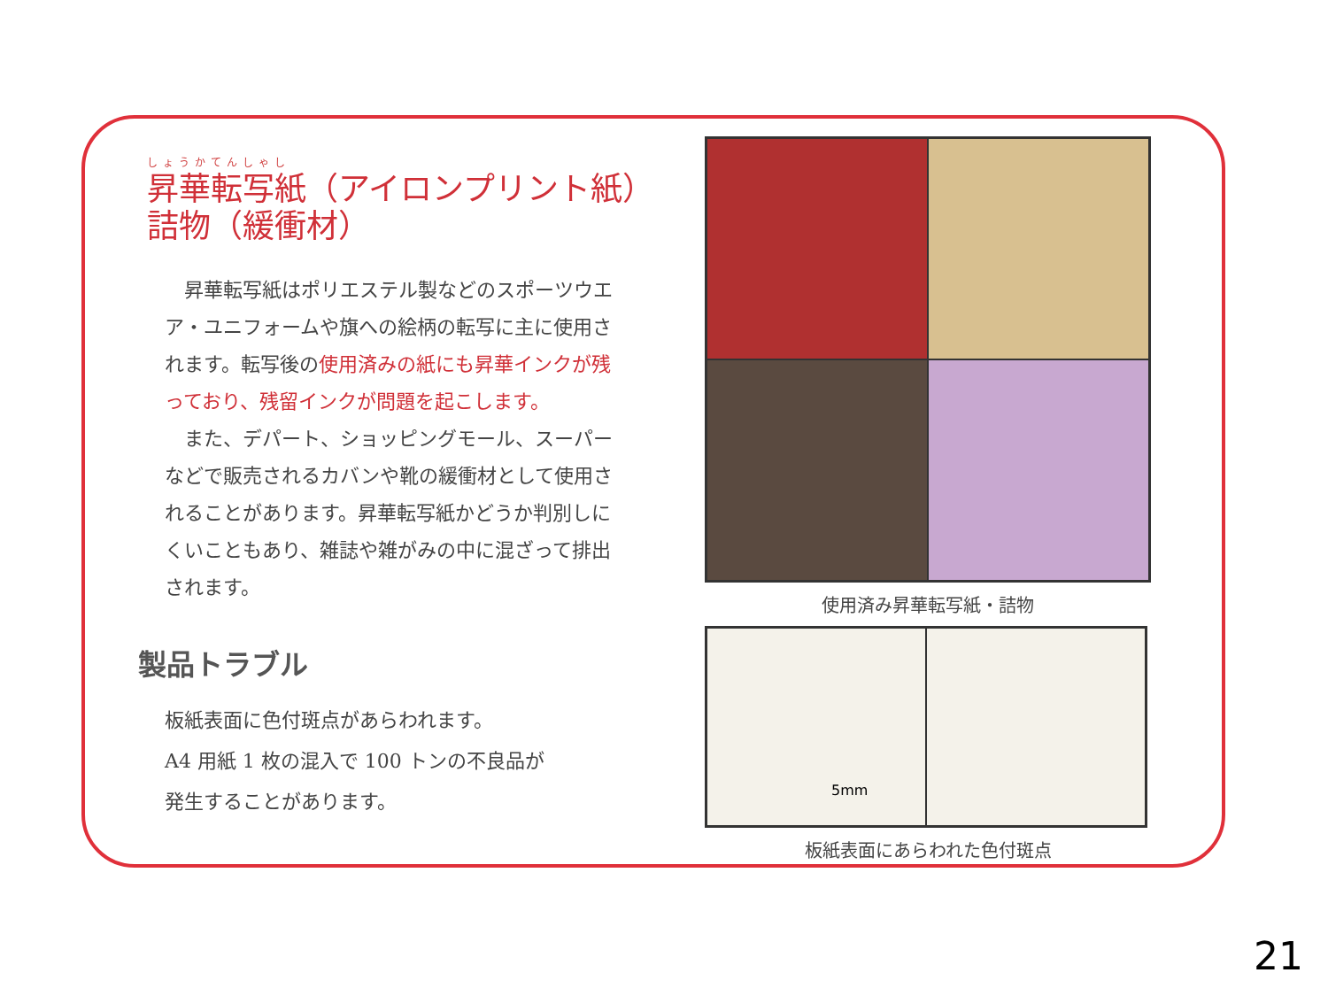しょうかてんしゃし
昇華転写紙（アイロンプリント紙）
詰物（緩衝材）
　昇華転写紙はポリエステル製などのスポーツウエア・ユニフォームや旗への絵柄の転写に主に使用されます。転写後の使用済みの紙にも昇華インクが残っており、残留インクが問題を起こします。
　また、デパート、ショッピングモール、スーパーなどで販売されるカバンや靴の緩衝材として使用されることがあります。昇華転写紙かどうか判別しにくいこともあり、雑誌や雑がみの中に混ざって排出されます。
製品トラブル
板紙表面に色付斑点があらわれます。
A4 用紙 1 枚の混入で 100 トンの不良品が
発生することがあります。
使用済み昇華転写紙・詰物
5mm
板紙表面にあらわれた色付斑点
21